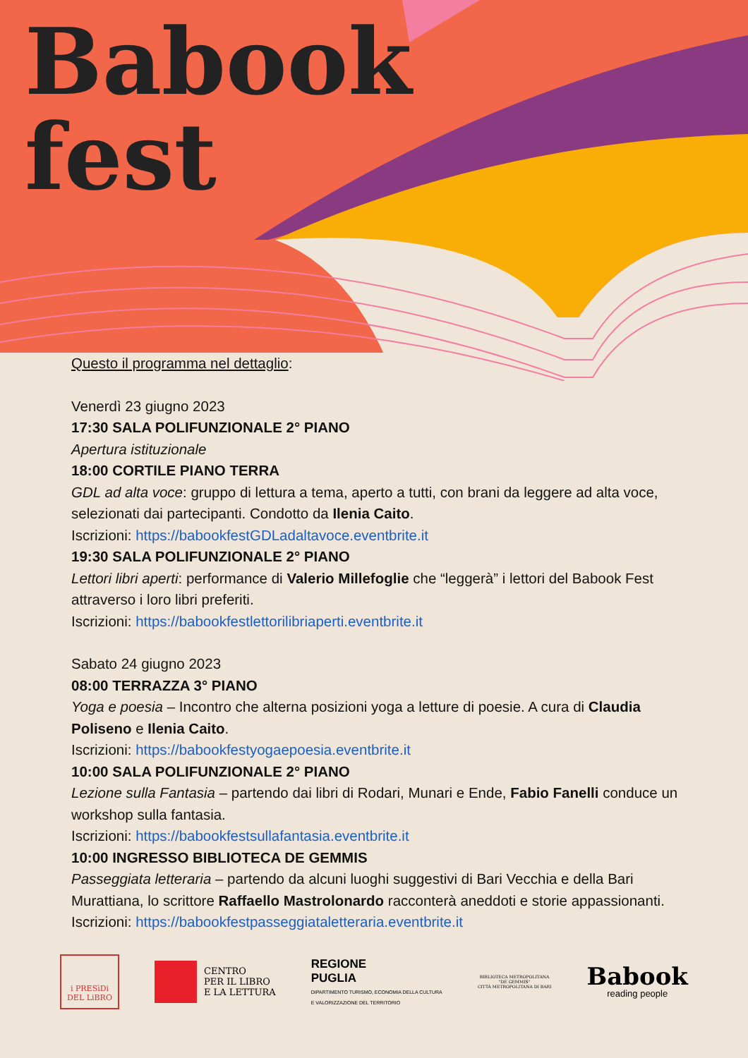Babook
fest
Questo il programma nel dettaglio:
Venerdì 23 giugno 2023
17:30 SALA POLIFUNZIONALE 2° PIANO
Apertura istituzionale
18:00 CORTILE PIANO TERRA
GDL ad alta voce: gruppo di lettura a tema, aperto a tutti, con brani da leggere ad alta voce, selezionati dai partecipanti. Condotto da Ilenia Caito.
Iscrizioni: https://babookfestGDLadaltavoce.eventbrite.it
19:30 SALA POLIFUNZIONALE 2° PIANO
Lettori libri aperti: performance di Valerio Millefoglie che “leggerà” i lettori del Babook Fest attraverso i loro libri preferiti.
Iscrizioni: https://babookfestlettorilibriaperti.eventbrite.it
Sabato 24 giugno 2023
08:00 TERRAZZA 3° PIANO
Yoga e poesia – Incontro che alterna posizioni yoga a letture di poesie. A cura di Claudia Poliseno e Ilenia Caito.
Iscrizioni: https://babookfestyogaepoesia.eventbrite.it
10:00 SALA POLIFUNZIONALE 2° PIANO
Lezione sulla Fantasia – partendo dai libri di Rodari, Munari e Ende, Fabio Fanelli conduce un workshop sulla fantasia.
Iscrizioni: https://babookfestsullafantasia.eventbrite.it
10:00 INGRESSO BIBLIOTECA DE GEMMIS
Passeggiata letteraria – partendo da alcuni luoghi suggestivi di Bari Vecchia e della Bari Murattiana, lo scrittore Raffaello Mastrolonardo racconterà aneddoti e storie appassionanti.
Iscrizioni: https://babookfestpasseggiataletteraria.eventbrite.it
i PRESìDi
DEL LiBRO
CENTRO
PER IL LIBRO
E LA LETTURA
REGIONE
PUGLIA
DIPARTIMENTO TURISMO, ECONOMIA DELLA CULTURA
E VALORIZZAZIONE DEL TERRITORIO
BIBLIOTECA METROPOLITANA
"DE GEMMIS"
CITTÀ METROPOLITANA DI BARI
Babook
reading people